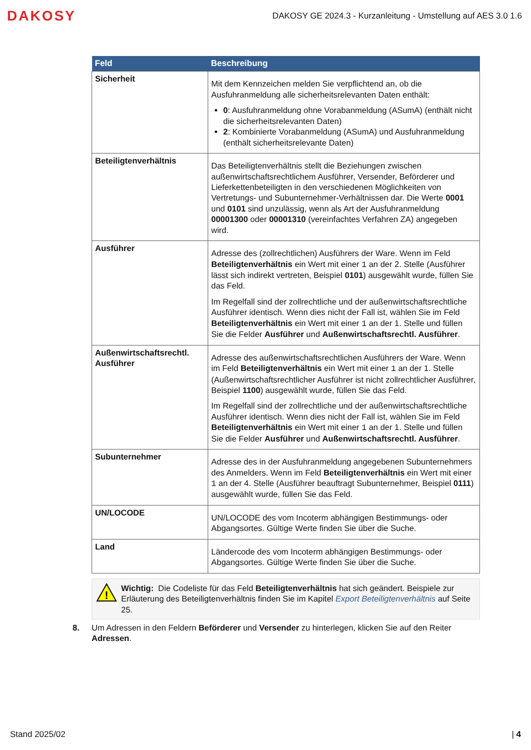DAKOSY DAKOSY GE 2024.3 - Kurzanleitung - Umstellung auf AES 3.0 1.6
| Feld | Beschreibung |
| --- | --- |
| Sicherheit | Mit dem Kennzeichen melden Sie verpflichtend an, ob die Ausfuhranmeldung alle sicherheitsrelevanten Daten enthält: 0 : Ausfuhranmeldung ohne Vorabanmeldung (ASumA) (enthält nicht die sicherheitsrelevanten Daten) 2 : Kombinierte Vorabanmeldung (ASumA) und Ausfuhranmeldung (enthält sicherheitsrelevante Daten) |
| Beteiligtenverhältnis | Das Beteiligtenverhältnis stellt die Beziehungen zwischen außenwirtschaftsrechtlichem Ausführer, Versender, Beförderer und Lieferkettenbeteiligten in den verschiedenen Möglichkeiten von Vertretungs- und Subunternehmer-Verhältnissen dar. Die Werte 0001 und 0101 sind unzulässig, wenn als Art der Ausfuhranmeldung 00001300 oder 00001310 (vereinfachtes Verfahren ZA) angegeben wird. |
| Ausführer | Adresse des (zollrechtlichen) Ausführers der Ware. Wenn im Feld Beteiligtenverhältnis ein Wert mit einer 1 an der 2. Stelle (Ausführer lässt sich indirekt vertreten, Beispiel 0101 ) ausgewählt wurde, füllen Sie das Feld. Im Regelfall sind der zollrechtliche und der außenwirtschaftsrechtliche Ausführer identisch. Wenn dies nicht der Fall ist, wählen Sie im Feld Beteiligtenverhältnis ein Wert mit einer 1 an der 1. Stelle und füllen Sie die Felder Ausführer und Außenwirtschaftsrechtl. Ausführer . |
| Außenwirtschaftsrechtl. Ausführer | Adresse des außenwirtschaftsrechtlichen Ausführers der Ware. Wenn im Feld Beteiligtenverhältnis ein Wert mit einer 1 an der 1. Stelle (Außenwirtschaftsrechtlicher Ausführer ist nicht zollrechtlicher Ausführer, Beispiel 1100 ) ausgewählt wurde, füllen Sie das Feld. Im Regelfall sind der zollrechtliche und der außenwirtschaftsrechtliche Ausführer identisch. Wenn dies nicht der Fall ist, wählen Sie im Feld Beteiligtenverhältnis ein Wert mit einer 1 an der 1. Stelle und füllen Sie die Felder Ausführer und Außenwirtschaftsrechtl. Ausführer . |
| Subunternehmer | Adresse des in der Ausfuhranmeldung angegebenen Subunternehmers des Anmelders. Wenn im Feld Beteiligtenverhältnis ein Wert mit einer 1 an der 4. Stelle (Ausführer beauftragt Subunternehmer, Beispiel 0111 ) ausgewählt wurde, füllen Sie das Feld. |
| UN/LOCODE | UN/LOCODE des vom Incoterm abhängigen Bestimmungs- oder Abgangsortes. Gültige Werte finden Sie über die Suche. |
| Land | Ländercode des vom Incoterm abhängigen Bestimmungs- oder Abgangsortes. Gültige Werte finden Sie über die Suche. |
!
Wichtig: Die Codeliste für das Feld Beteiligtenverhältnis hat sich geändert. Beispiele zur Erläuterung des Beteiligtenverhältnis finden Sie im Kapitel Export Beteiligtenverhältnis auf Seite 25.
8. Um Adressen in den Feldern Beförderer und Versender zu hinterlegen, klicken Sie auf den Reiter Adressen.
Stand 2025/02 | 4